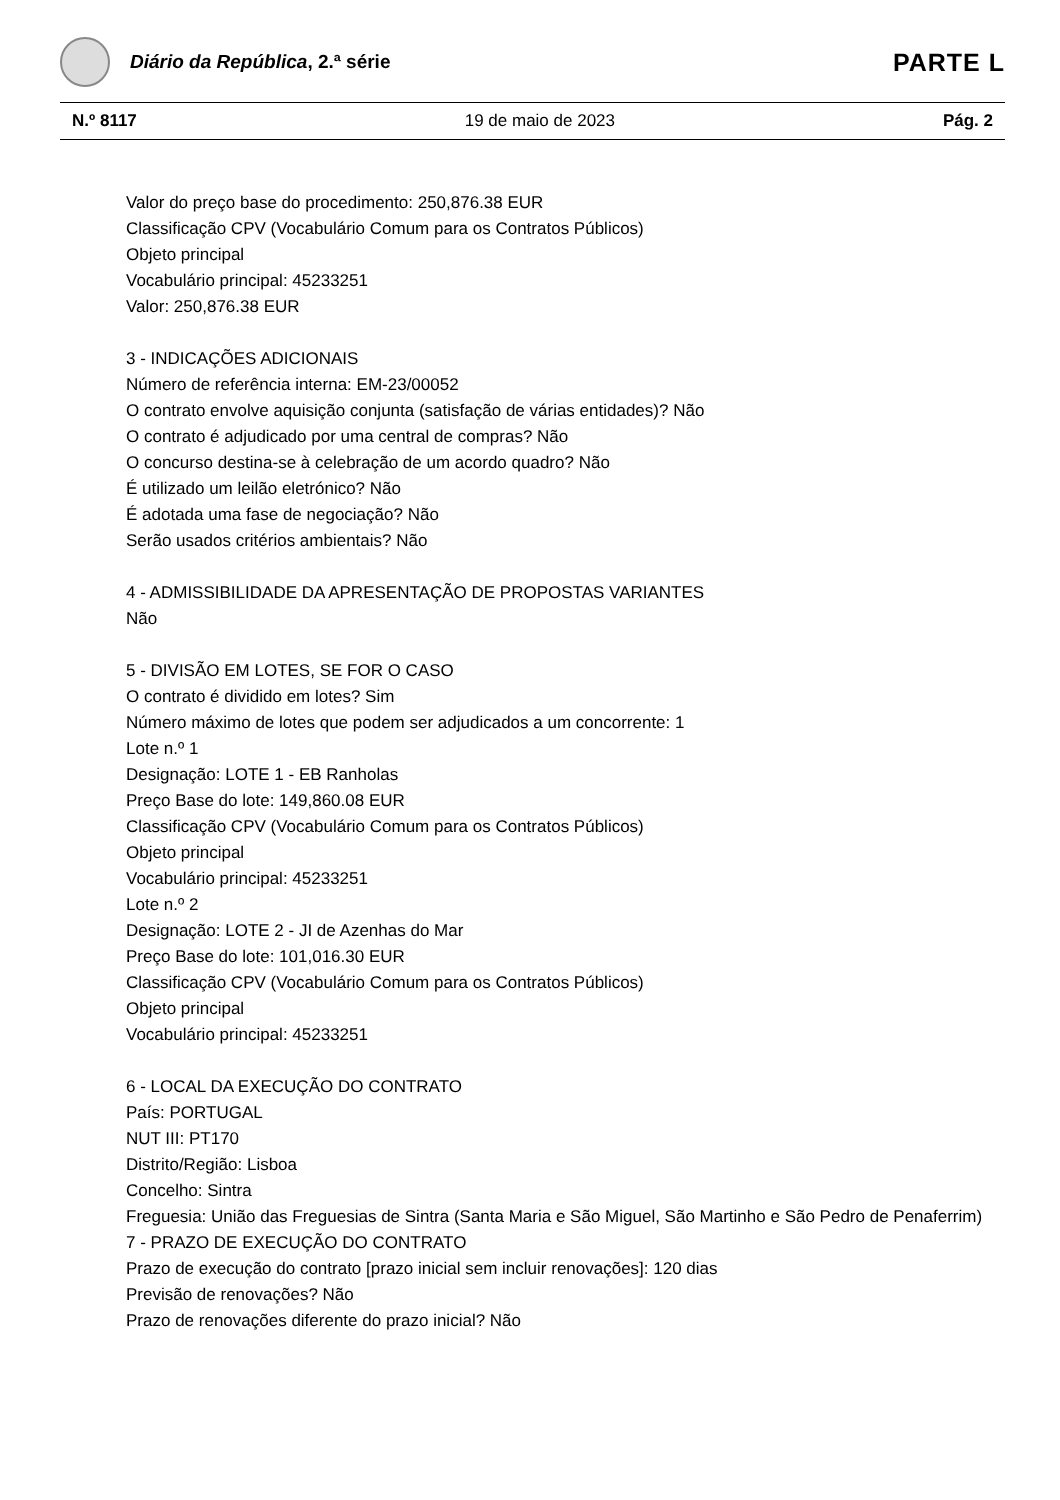Diário da República, 2.ª série
PARTE L
N.º 8117 19 de maio de 2023 Pág. 2
Valor do preço base do procedimento: 250,876.38 EUR
Classificação CPV (Vocabulário Comum para os Contratos Públicos)
Objeto principal
Vocabulário principal: 45233251
Valor: 250,876.38 EUR
3 - INDICAÇÕES ADICIONAIS
Número de referência interna: EM-23/00052
O contrato envolve aquisição conjunta (satisfação de várias entidades)? Não
O contrato é adjudicado por uma central de compras? Não
O concurso destina-se à celebração de um acordo quadro? Não
É utilizado um leilão eletrónico? Não
É adotada uma fase de negociação? Não
Serão usados critérios ambientais? Não
4 - ADMISSIBILIDADE DA APRESENTAÇÃO DE PROPOSTAS VARIANTES
Não
5 - DIVISÃO EM LOTES, SE FOR O CASO
O contrato é dividido em lotes? Sim
Número máximo de lotes que podem ser adjudicados a um concorrente: 1
Lote n.º 1
Designação: LOTE 1 - EB Ranholas
Preço Base do lote: 149,860.08 EUR
Classificação CPV (Vocabulário Comum para os Contratos Públicos)
Objeto principal
Vocabulário principal: 45233251
Lote n.º 2
Designação: LOTE 2 - JI de Azenhas do Mar
Preço Base do lote: 101,016.30 EUR
Classificação CPV (Vocabulário Comum para os Contratos Públicos)
Objeto principal
Vocabulário principal: 45233251
6 - LOCAL DA EXECUÇÃO DO CONTRATO
País: PORTUGAL
NUT III: PT170
Distrito/Região: Lisboa
Concelho: Sintra
Freguesia: União das Freguesias de Sintra (Santa Maria e São Miguel, São Martinho e São Pedro de Penaferrim)
7 - PRAZO DE EXECUÇÃO DO CONTRATO
Prazo de execução do contrato [prazo inicial sem incluir renovações]: 120 dias
Previsão de renovações? Não
Prazo de renovações diferente do prazo inicial? Não